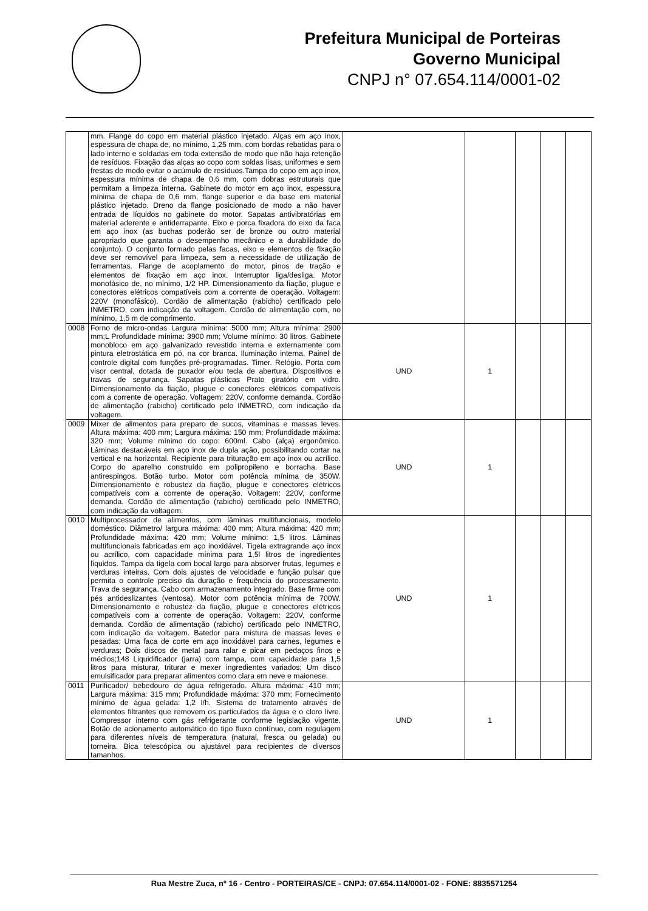Prefeitura Municipal de Porteiras
Governo Municipal
CNPJ n° 07.654.114/0001-02
| | mm. Flange do copo em material plástico injetado. Alças em aço inox, espessura de chapa de, no mínimo, 1,25 mm, com bordas rebatidas para o lado interno e soldadas em toda extensão de modo que não haja retenção de resíduos. Fixação das alças ao copo com soldas lisas, uniformes e sem frestas de modo evitar o acúmulo de resíduos.Tampa do copo em aço inox, espessura mínima de chapa de 0,6 mm, com dobras estruturais que permitam a limpeza interna. Gabinete do motor em aço inox, espessura mínima de chapa de 0,6 mm, flange superior e da base em material plástico injetado. Dreno da flange posicionado de modo a não haver entrada de líquidos no gabinete do motor. Sapatas antivibratórias em material aderente e antiderrapante. Eixo e porca fixadora do eixo da faca em aço inox (as buchas poderão ser de bronze ou outro material apropriado que garanta o desempenho mecânico e a durabilidade do conjunto). O conjunto formado pelas facas, eixo e elementos de fixação deve ser removível para limpeza, sem a necessidade de utilização de ferramentas. Flange de acoplamento do motor, pinos de tração e elementos de fixação em aço inox. Interruptor liga/desliga. Motor monofásico de, no mínimo, 1/2 HP. Dimensionamento da fiação, plugue e conectores elétricos compatíveis com a corrente de operação. Voltagem: 220V (monofásico). Cordão de alimentação (rabicho) certificado pelo INMETRO, com indicação da voltagem. Cordão de alimentação com, no mínimo, 1,5 m de comprimento. | | | | | |
| 0008 | Forno de micro-ondas Largura mínima: 5000 mm; Altura mínima: 2900 mm;L Profundidade mínima: 3900 mm; Volume mínimo: 30 litros. Gabinete monobloco em aço galvanizado revestido interna e externamente com pintura eletrostática em pó, na cor branca. Iluminação interna. Painel de controle digital com funções pré-programadas. Timer. Relógio. Porta com visor central, dotada de puxador e/ou tecla de abertura. Dispositivos e travas de segurança. Sapatas plásticas Prato giratório em vidro. Dimensionamento da fiação, plugue e conectores elétricos compatíveis com a corrente de operação. Voltagem: 220V, conforme demanda. Cordão de alimentação (rabicho) certificado pelo INMETRO, com indicação da voltagem. | UND | 1 | | | |
| 0009 | Mixer de alimentos para preparo de sucos, vitaminas e massas leves. Altura máxima: 400 mm; Largura máxima: 150 mm; Profundidade máxima: 320 mm; Volume mínimo do copo: 600ml. Cabo (alça) ergonômico. Lâminas destacáveis em aço inox de dupla ação, possibilitando cortar na vertical e na horizontal. Recipiente para trituração em aço inox ou acrílico. Corpo do aparelho construído em polipropileno e borracha. Base antirespingos. Botão turbo. Motor com potência mínima de 350W. Dimensionamento e robustez da fiação, plugue e conectores elétricos compatíveis com a corrente de operação. Voltagem: 220V, conforme demanda. Cordão de alimentação (rabicho) certificado pelo INMETRO, com indicação da voltagem. | UND | 1 | | | |
| 0010 | Multiprocessador de alimentos, com lâminas multifuncionais, modelo doméstico. Diâmetro/ largura máxima: 400 mm; Altura máxima: 420 mm; Profundidade máxima: 420 mm; Volume mínimo: 1,5 litros. Lâminas multifuncionais fabricadas em aço inoxidável. Tigela extragrande aço inox ou acrílico, com capacidade mínima para 1,5l litros de ingredientes líquidos. Tampa da tigela com bocal largo para absorver frutas, legumes e verduras inteiras. Com dois ajustes de velocidade e função pulsar que permita o controle preciso da duração e frequência do processamento. Trava de segurança. Cabo com armazenamento integrado. Base firme com pés antideslizantes (ventosa). Motor com potência mínima de 700W. Dimensionamento e robustez da fiação, plugue e conectores elétricos compatíveis com a corrente de operação. Voltagem: 220V, conforme demanda. Cordão de alimentação (rabicho) certificado pelo INMETRO, com indicação da voltagem. Batedor para mistura de massas leves e pesadas; Uma faca de corte em aço inoxidável para carnes, legumes e verduras; Dois discos de metal para ralar e picar em pedaços finos e médios;148 Liquidificador (jarra) com tampa, com capacidade para 1,5 litros para misturar, triturar e mexer ingredientes variados; Um disco emulsificador para preparar alimentos como clara em neve e maionese. | UND | 1 | | | |
| 0011 | Purificador/ bebedouro de água refrigerado. Altura máxima: 410 mm; Largura máxima: 315 mm; Profundidade máxima: 370 mm; Fornecimento mínimo de água gelada: 1,2 l/h. Sistema de tratamento através de elementos filtrantes que removem os particulados da água e o cloro livre. Compressor interno com gás refrigerante conforme legislação vigente. Botão de acionamento automático do tipo fluxo contínuo, com regulagem para diferentes níveis de temperatura (natural, fresca ou gelada) ou torneira. Bica telescópica ou ajustável para recipientes de diversos tamanhos. | UND | 1 | | | |
Rua Mestre Zuca, nº 16 - Centro - PORTEIRAS/CE - CNPJ: 07.654.114/0001-02 - FONE: 8835571254